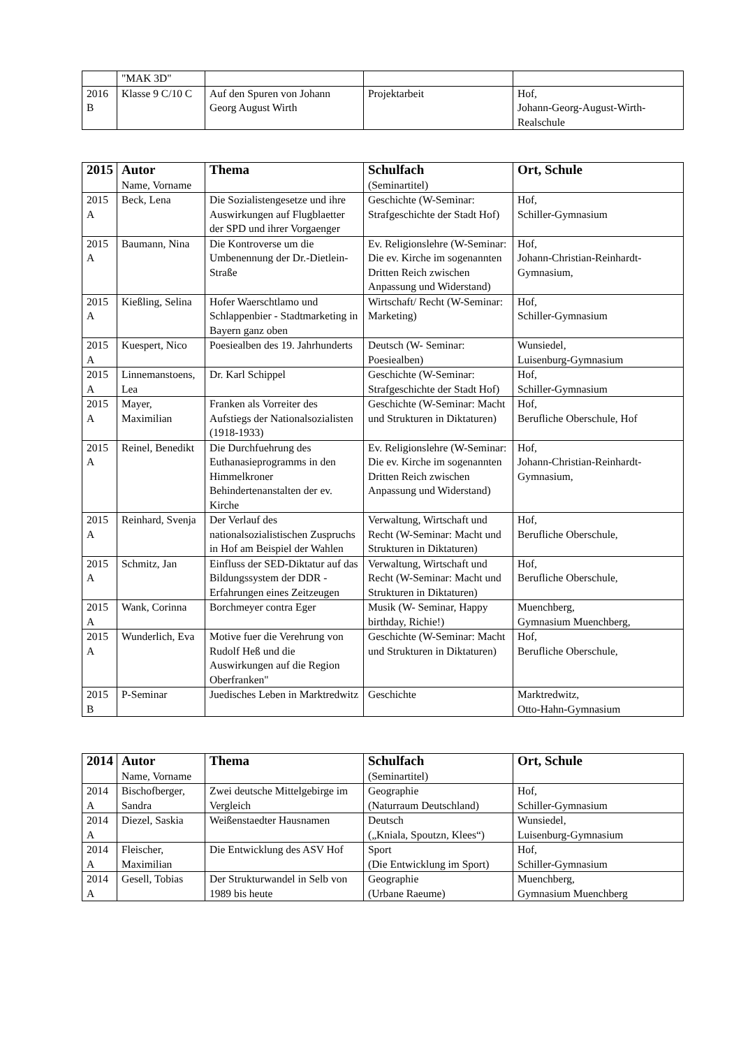| | "MAK 3D" | | | |
| 2016 B | Klasse 9 C/10 C | Auf den Spuren von Johann Georg August Wirth | Projektarbeit | Hof, Johann-Georg-August-Wirth-Realschule |
| 2015 | Autor Name, Vorname | Thema | Schulfach (Seminartitel) | Ort, Schule |
| --- | --- | --- | --- | --- |
| 2015 A | Beck, Lena | Die Sozialistengesetze und ihre Auswirkungen auf Flugblaetter der SPD und ihrer Vorgaenger | Geschichte (W-Seminar: Strafgeschichte der Stadt Hof) | Hof, Schiller-Gymnasium |
| 2015 A | Baumann, Nina | Die Kontroverse um die Umbenennung der Dr.-Dietlein-Straße | Ev. Religionslehre (W-Seminar: Die ev. Kirche im sogenannten Dritten Reich zwischen Anpassung und Widerstand) | Hof, Johann-Christian-Reinhardt-Gymnasium, |
| 2015 A | Kießling, Selina | Hofer Waerschtlamo und Schlappenbier - Stadtmarketing in Bayern ganz oben | Wirtschaft/ Recht (W-Seminar: Marketing) | Hof, Schiller-Gymnasium |
| 2015 A | Kuespert, Nico | Poesiealben des 19. Jahrhunderts | Deutsch (W- Seminar: Poesiealben) | Wunsiedel, Luisenburg-Gymnasium |
| 2015 A | Linnemanstoens, Lea | Dr. Karl Schippel | Geschichte (W-Seminar: Strafgeschichte der Stadt Hof) | Hof, Schiller-Gymnasium |
| 2015 A | Mayer, Maximilian | Franken als Vorreiter des Aufstiegs der Nationalsozialisten (1918-1933) | Geschichte (W-Seminar: Macht und Strukturen in Diktaturen) | Hof, Berufliche Oberschule, Hof |
| 2015 A | Reinel, Benedikt | Die Durchfuehrung des Euthanasieprogramms in den Himmelkroner Behindertenanstalten der ev. Kirche | Ev. Religionslehre (W-Seminar: Die ev. Kirche im sogenannten Dritten Reich zwischen Anpassung und Widerstand) | Hof, Johann-Christian-Reinhardt-Gymnasium, |
| 2015 A | Reinhard, Svenja | Der Verlauf des nationalsozialistischen Zuspruchs in Hof am Beispiel der Wahlen | Verwaltung, Wirtschaft und Recht (W-Seminar: Macht und Strukturen in Diktaturen) | Hof, Berufliche Oberschule, |
| 2015 A | Schmitz, Jan | Einfluss der SED-Diktatur auf das Bildungssystem der DDR - Erfahrungen eines Zeitzeugen | Verwaltung, Wirtschaft und Recht (W-Seminar: Macht und Strukturen in Diktaturen) | Hof, Berufliche Oberschule, |
| 2015 A | Wank, Corinna | Borchmeyer contra Eger | Musik (W- Seminar, Happy birthday, Richie!) | Muenchberg, Gymnasium Muenchberg, |
| 2015 A | Wunderlich, Eva | Motive fuer die Verehrung von Rudolf Heß und die Auswirkungen auf die Region Oberfranken" | Geschichte (W-Seminar: Macht und Strukturen in Diktaturen) | Hof, Berufliche Oberschule, |
| 2015 B | P-Seminar | Juedisches Leben in Marktredwitz | Geschichte | Marktredwitz, Otto-Hahn-Gymnasium |
| 2014 | Autor Name, Vorname | Thema | Schulfach (Seminartitel) | Ort, Schule |
| --- | --- | --- | --- | --- |
| 2014 A | Bischofberger, Sandra | Zwei deutsche Mittelgebirge im Vergleich | Geographie (Naturraum Deutschland) | Hof, Schiller-Gymnasium |
| 2014 A | Diezel, Saskia | Weißenstaedter Hausnamen | Deutsch („Kniala, Spoutzn, Klees“) | Wunsiedel, Luisenburg-Gymnasium |
| 2014 A | Fleischer, Maximilian | Die Entwicklung des ASV Hof | Sport (Die Entwicklung im Sport) | Hof, Schiller-Gymnasium |
| 2014 A | Gesell, Tobias | Der Strukturwandel in Selb von 1989 bis heute | Geographie (Urbane Raeume) | Muenchberg, Gymnasium Muenchberg |